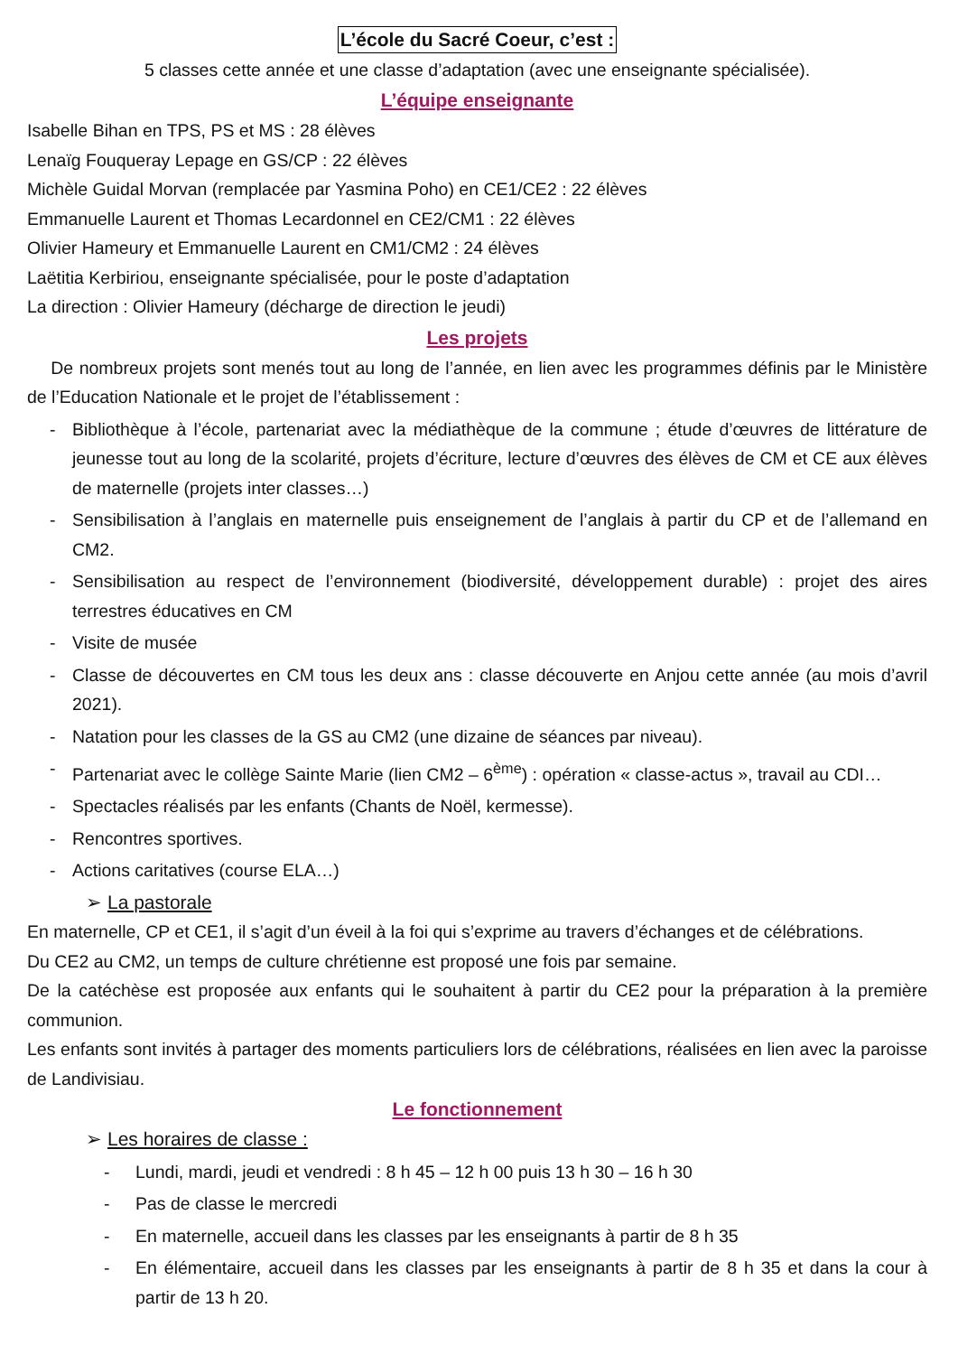L’école du Sacré Coeur, c’est :
5 classes cette année et une classe d’adaptation (avec une enseignante spécialisée).
L’équipe enseignante
Isabelle Bihan en TPS, PS et MS : 28 élèves
Lenaïg Fouqueray Lepage en GS/CP : 22 élèves
Michèle Guidal Morvan (remplacée par Yasmina Poho) en CE1/CE2 : 22 élèves
Emmanuelle Laurent et Thomas Lecardonnel en CE2/CM1 : 22 élèves
Olivier Hameury et Emmanuelle Laurent en CM1/CM2 : 24 élèves
Laëtitia Kerbiriou, enseignante spécialisée, pour le poste d’adaptation
La direction : Olivier Hameury (décharge de direction le jeudi)
Les projets
De nombreux projets sont menés tout au long de l’année, en lien avec les programmes définis par le Ministère de l’Education Nationale et le projet de l’établissement :
- Bibliothèque à l’école, partenariat avec la médiathèque de la commune ; étude d’œuvres de littérature de jeunesse tout au long de la scolarité, projets d’écriture, lecture d’œuvres des élèves de CM et CE aux élèves de maternelle (projets inter classes…)
- Sensibilisation à l’anglais en maternelle puis enseignement de l’anglais à partir du CP et de l’allemand en CM2.
- Sensibilisation au respect de l’environnement (biodiversité, développement durable) : projet des aires terrestres éducatives en CM
- Visite de musée
- Classe de découvertes en CM tous les deux ans : classe découverte en Anjou cette année (au mois d’avril 2021).
- Natation pour les classes de la GS au CM2 (une dizaine de séances par niveau).
- Partenariat avec le collège Sainte Marie (lien CM2 – 6<sup>ème</sup>) : opération « classe-actus », travail au CDI…
- Spectacles réalisés par les enfants (Chants de Noël, kermesse).
- Rencontres sportives.
- Actions caritatives (course ELA…)
➢ La pastorale
En maternelle, CP et CE1, il s’agit d’un éveil à la foi qui s’exprime au travers d’échanges et de célébrations.
Du CE2 au CM2, un temps de culture chrétienne est proposé une fois par semaine.
De la catéchèse est proposée aux enfants qui le souhaitent à partir du CE2 pour la préparation à la première communion.
Les enfants sont invités à partager des moments particuliers lors de célébrations, réalisées en lien avec la paroisse de Landivisiau.
Le fonctionnement
➢ Les horaires de classe :
- Lundi, mardi, jeudi et vendredi : 8 h 45 – 12 h 00 puis 13 h 30 – 16 h 30
- Pas de classe le mercredi
- En maternelle, accueil dans les classes par les enseignants à partir de 8 h 35
- En élémentaire, accueil dans les classes par les enseignants à partir de 8 h 35 et dans la cour à partir de 13 h 20.